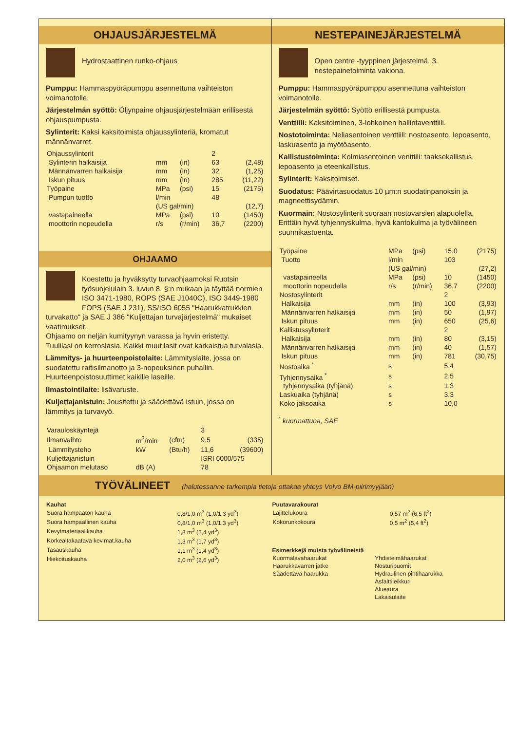OHJAUSJÄRJESTELMÄ
Hydrostaattinen runko-ohjaus
Pumppu: Hammaspyöräpumppu asennettuna vaihteiston voimanotolle.
Järjestelmän syöttö: Öljynpaine ohjausjärjestelmään erillisestä ohjauspumpusta.
Sylinterit: Kaksi kaksitoimista ohjaussylinteriä, kromatut männänvarret.
| Ohjaussylinterit | | | 2 | |
| Sylinterin halkaisija | mm | (in) | 63 | (2,48) |
| Männänvarren halkaisija | mm | (in) | 32 | (1,25) |
| Iskun pituus | mm | (in) | 285 | (11,22) |
| Työpaine | MPa | (psi) | 15 | (2175) |
| Pumpun tuotto | l/min | | 48 | |
| | (US gal/min) | | | (12,7) |
| vastapaineella | MPa | (psi) | 10 | (1450) |
| moottorin nopeudella | r/s | (r/min) | 36,7 | (2200) |
OHJAAMO
Koestettu ja hyväksytty turvaohjaamoksi Ruotsin työsuojelulain 3. luvun 8. §:n mukaan ja täyttää normien ISO 3471-1980, ROPS (SAE J1040C), ISO 3449-1980 FOPS (SAE J 231), SS/ISO 6055 "Haarukkatrukkien turvakatto" ja SAE J 386 "Kuljettajan turvajärjestelmä" mukaiset vaatimukset.
Ohjaamo on neljän kumityynyn varassa ja hyvin eristetty.
Tuulilasi on kerroslasia. Kaikki muut lasit ovat karkaistua turvalasia.
Lämmitys- ja huurteenpoistolaite: Lämmityslaite, jossa on suodatettu raitisilmanotto ja 3-nopeuksinen puhallin. Huurteenpoistosuuttimet kaikille laseille.
Ilmastointilaite: lisävaruste.
Kuljettajanistuin: Jousitettu ja säädettävä istuin, jossa on lämmitys ja turvavyö.
| Varauloskäyntejä | | | 3 | |
| Ilmanvaihto | m<sup>3</sup>/min | (cfm) | 9,5 | (335) |
| Lämmitysteho | kW | (Btu/h) | 11,6 | (39600) |
| Kuljettajanistuin | | | ISRI 6000/575 | |
| Ohjaamon melutaso | dB (A) | | 78 | |
NESTEPAINEJÄRJESTELMÄ
Open centre -tyyppinen järjestelmä. 3. nestepainetoiminta vakiona.
Pumppu: Hammaspyöräpumppu asennettuna vaihteiston voimanotolle.
Järjestelmän syöttö: Syöttö erillisestä pumpusta.
Venttiili: Kaksitoiminen, 3-lohkoinen hallintaventtiili.
Nostotoiminta: Neliasentoinen venttiili: nostoasento, lepoasento, laskuasento ja myötöasento.
Kallistustoiminta: Kolmiasentoinen venttiili: taaksekallistus, lepoasento ja eteenkallistus.
Sylinterit: Kaksitoimiset.
Suodatus: Päävirtasuodatus 10 µm:n suodatinpanoksin ja magneettisydämin.
Kuormain: Nostosylinterit suoraan nostovarsien alapuolella. Erittäin hyvä tyhjennyskulma, hyvä kantokulma ja työvälineen suunnikastuenta.
| Työpaine | MPa | (psi) | 15,0 | (2175) |
| Tuotto | l/min | | 103 | |
| | (US gal/min) | | | (27,2) |
| vastapaineella | MPa | (psi) | 10 | (1450) |
| moottorin nopeudella | r/s | (r/min) | 36,7 | (2200) |
| Nostosylinterit | | | 2 | |
| Halkaisija | mm | (in) | 100 | (3,93) |
| Männänvarren halkaisija | mm | (in) | 50 | (1,97) |
| Iskun pituus | mm | (in) | 650 | (25,6) |
| Kallistussylinterit | | | 2 | |
| Halkaisija | mm | (in) | 80 | (3,15) |
| Männänvarren halkaisija | mm | (in) | 40 | (1,57) |
| Iskun pituus | mm | (in) | 781 | (30,75) |
| Nostoaika <sup>*</sup> | s | | 5,4 | |
| Tyhjennysaika <sup>*</sup> | s | | 2,5 | |
| tyhjennysaika (tyhjänä) | s | | 1,3 | |
| Laskuaika (tyhjänä) | s | | 3,3 | |
| Koko jaksoaika | s | | 10,0 | |
<sup>*</sup> kuormattuna, SAE
TYÖVÄLINEET (halutessanne tarkempia tietoja ottakaa yhteys Volvo BM-piirimyyjään)
| Kauhat | |
| Suora hampaaton kauha | 0,8/1,0 m<sup>3</sup> (1,0/1,3 yd<sup>3</sup>) |
| Suora hampaallinen kauha | 0,8/1,0 m<sup>3</sup> (1,0/1,3 yd<sup>3</sup>) |
| Kevytmateriaalikauha | 1,8 m<sup>3</sup> (2,4 yd<sup>3</sup>) |
| Korkealtakaatava kev.mat.kauha | 1,3 m<sup>3</sup> (1,7 yd<sup>3</sup>) |
| Tasauskauha | 1,1 m<sup>3</sup> (1,4 yd<sup>3</sup>) |
| Hiekoituskauha | 2,0 m<sup>3</sup> (2,6 yd<sup>3</sup>) |
| Puutavarakourat | |
| Lajittelukoura | 0,57 m<sup>2</sup> (6,5 ft<sup>2</sup>) |
| Kokorunkokoura | 0,5 m<sup>2</sup> (5,4 ft<sup>2</sup>) |
| Esimerkkejä muista työvälineistä | |
| --- | --- |
| Kuormalavahaarukat | Yhdistelmähaarukat |
| Haarukkavarren jatke | Nosturipuomit |
| Säädettävä haarukka | Hydraulinen pihtihaarukka |
| | Asfalttileikkuri |
| | Alueaura |
| | Lakaisulaite |